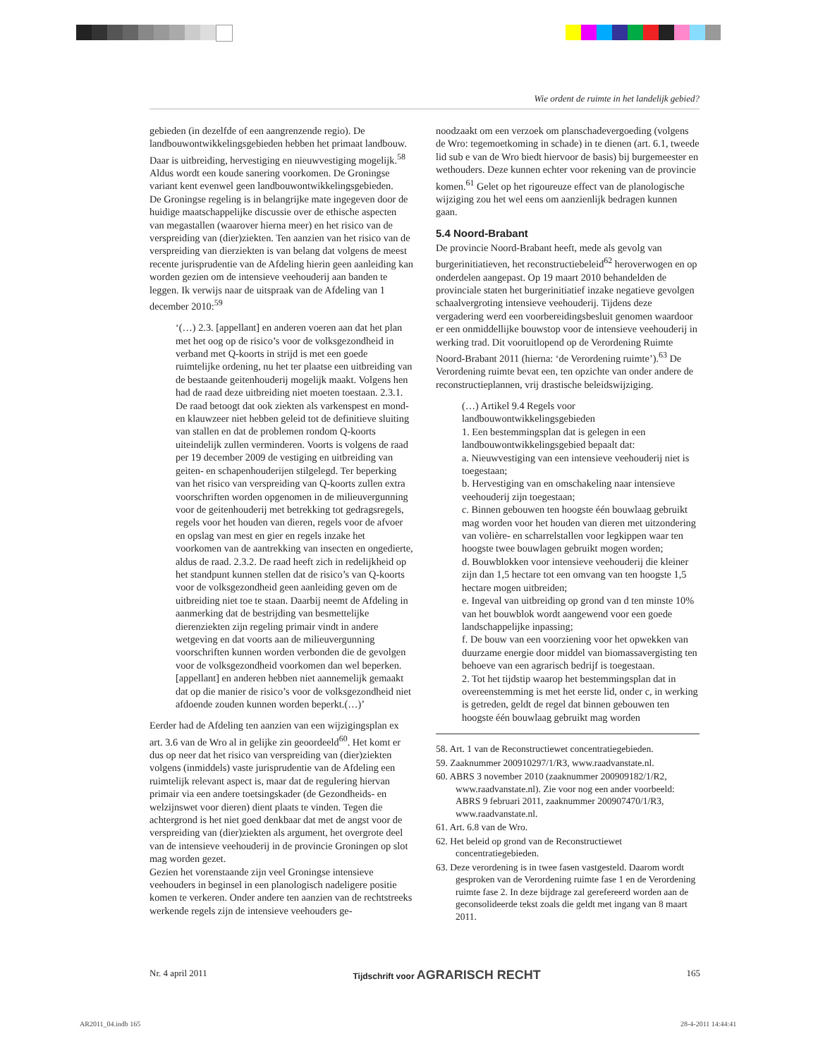Wie ordent de ruimte in het landelijk gebied?
gebieden (in dezelfde of een aangrenzende regio). De landbouwontwikkelingsgebieden hebben het primaat landbouw. Daar is uitbreiding, hervestiging en nieuwvestiging mogelijk.<sup>58</sup> Aldus wordt een koude sanering voorkomen. De Groningse variant kent evenwel geen landbouwontwikkelingsgebieden.
De Groningse regeling is in belangrijke mate ingegeven door de huidige maatschappelijke discussie over de ethische aspecten van megastallen (waarover hierna meer) en het risico van de verspreiding van (dier)ziekten. Ten aanzien van het risico van de verspreiding van dierziekten is van belang dat volgens de meest recente jurisprudentie van de Afdeling hierin geen aanleiding kan worden gezien om de intensieve veehouderij aan banden te leggen. Ik verwijs naar de uitspraak van de Afdeling van 1 december 2010:<sup>59</sup>
‘(…) 2.3. [appellant] en anderen voeren aan dat het plan met het oog op de risico’s voor de volksgezondheid in verband met Q-koorts in strijd is met een goede ruimtelijke ordening, nu het ter plaatse een uitbreiding van de bestaande geitenhouderij mogelijk maakt. Volgens hen had de raad deze uitbreiding niet moeten toestaan. 2.3.1. De raad betoogt dat ook ziekten als varkenspest en mond- en klauwzeer niet hebben geleid tot de definitieve sluiting van stallen en dat de problemen rondom Q-koorts uiteindelijk zullen verminderen. Voorts is volgens de raad per 19 december 2009 de vestiging en uitbreiding van geiten- en schapenhouderijen stilgelegd. Ter beperking van het risico van verspreiding van Q-koorts zullen extra voorschriften worden opgenomen in de milieuvergunning voor de geitenhouderij met betrekking tot gedragsregels, regels voor het houden van dieren, regels voor de afvoer en opslag van mest en gier en regels inzake het voorkomen van de aantrekking van insecten en ongedierte, aldus de raad. 2.3.2. De raad heeft zich in redelijkheid op het standpunt kunnen stellen dat de risico’s van Q-koorts voor de volksgezondheid geen aanleiding geven om de uitbreiding niet toe te staan. Daarbij neemt de Afdeling in aanmerking dat de bestrijding van besmettelijke dierenziekten zijn regeling primair vindt in andere wetgeving en dat voorts aan de milieuvergunning voorschriften kunnen worden verbonden die de gevolgen voor de volksgezondheid voorkomen dan wel beperken. [appellant] en anderen hebben niet aannemelijk gemaakt dat op die manier de risico’s voor de volksgezondheid niet afdoende zouden kunnen worden beperkt.(…)’
Eerder had de Afdeling ten aanzien van een wijzigingsplan ex art. 3.6 van de Wro al in gelijke zin geoordeeld<sup>60</sup>. Het komt er dus op neer dat het risico van verspreiding van (dier)ziekten volgens (inmiddels) vaste jurisprudentie van de Afdeling een ruimtelijk relevant aspect is, maar dat de regulering hiervan primair via een andere toetsingskader (de Gezondheids- en welzijnswet voor dieren) dient plaats te vinden. Tegen die achtergrond is het niet goed denkbaar dat met de angst voor de verspreiding van (dier)ziekten als argument, het overgrote deel van de intensieve veehouderij in de provincie Groningen op slot mag worden gezet.
Gezien het vorenstaande zijn veel Groningse intensieve veehouders in beginsel in een planologisch nadeligere positie komen te verkeren. Onder andere ten aanzien van de rechtstreeks werkende regels zijn de intensieve veehouders ge-
noodzaakt om een verzoek om planschadevergoeding (volgens de Wro: tegemoetkoming in schade) in te dienen (art. 6.1, tweede lid sub e van de Wro biedt hiervoor de basis) bij burgemeester en wethouders. Deze kunnen echter voor rekening van de provincie komen.<sup>61</sup> Gelet op het rigoureuze effect van de planologische wijziging zou het wel eens om aanzienlijk bedragen kunnen gaan.
5.4 Noord-Brabant
De provincie Noord-Brabant heeft, mede als gevolg van burgerinitiatieven, het reconstructiebeleid<sup>62</sup> heroverwogen en op onderdelen aangepast. Op 19 maart 2010 behandelden de provinciale staten het burgerinitiatief inzake negatieve gevolgen schaalvergroting intensieve veehouderij. Tijdens deze vergadering werd een voorbereidingsbesluit genomen waardoor er een onmiddellijke bouwstop voor de intensieve veehouderij in werking trad. Dit vooruitlopend op de Verordening Ruimte Noord-Brabant 2011 (hierna: ‘de Verordening ruimte’).<sup>63</sup> De Verordening ruimte bevat een, ten opzichte van onder andere de reconstructieplannen, vrij drastische beleidswijziging.
(…) Artikel 9.4 Regels voor landbouwontwikkelingsgebieden
1. Een bestemmingsplan dat is gelegen in een landbouwontwikkelingsgebied bepaalt dat:
a. Nieuwvestiging van een intensieve veehouderij niet is toegestaan;
b. Hervestiging van en omschakeling naar intensieve veehouderij zijn toegestaan;
c. Binnen gebouwen ten hoogste één bouwlaag gebruikt mag worden voor het houden van dieren met uitzondering van volière- en scharrelstallen voor legkippen waar ten hoogste twee bouwlagen gebruikt mogen worden;
d. Bouwblokken voor intensieve veehouderij die kleiner zijn dan 1,5 hectare tot een omvang van ten hoogste 1,5 hectare mogen uitbreiden;
e. Ingeval van uitbreiding op grond van d ten minste 10% van het bouwblok wordt aangewend voor een goede landschappelijke inpassing;
f. De bouw van een voorziening voor het opwekken van duurzame energie door middel van biomassavergisting ten behoeve van een agrarisch bedrijf is toegestaan.
2. Tot het tijdstip waarop het bestemmingsplan dat in overeenstemming is met het eerste lid, onder c, in werking is getreden, geldt de regel dat binnen gebouwen ten hoogste één bouwlaag gebruikt mag worden
58. Art. 1 van de Reconstructiewet concentratiegebieden.
59. Zaaknummer 200910297/1/R3, www.raadvanstate.nl.
60. ABRS 3 november 2010 (zaaknummer 200909182/1/R2, www.raadvanstate.nl). Zie voor nog een ander voorbeeld: ABRS 9 februari 2011, zaaknummer 200907470/1/R3, www.raadvanstate.nl.
61. Art. 6.8 van de Wro.
62. Het beleid op grond van de Reconstructiewet concentratiegebieden.
63. Deze verordening is in twee fasen vastgesteld. Daarom wordt gesproken van de Verordening ruimte fase 1 en de Verordening ruimte fase 2. In deze bijdrage zal gerefereerd worden aan de geconsolideerde tekst zoals die geldt met ingang van 8 maart 2011.
Nr. 4 april 2011 Tijdschrift voor AGRARISCH RECHT 165
AR2011_04.indb 165 28-4-2011 14:44:41